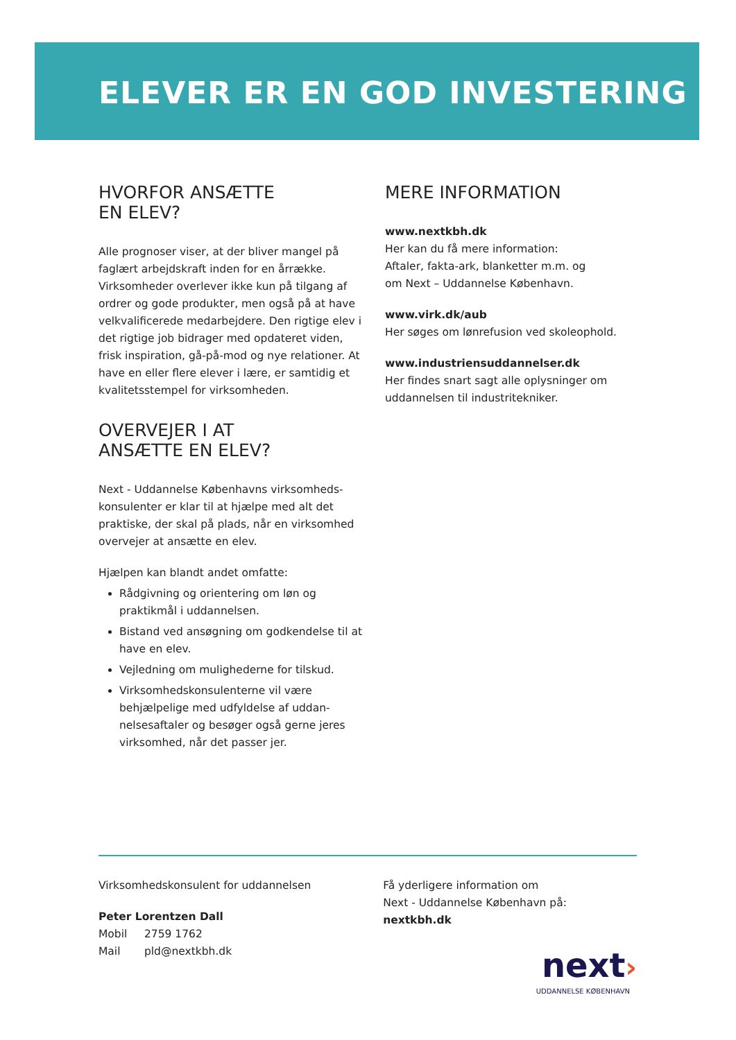ELEVER ER EN GOD INVESTERING
HVORFOR ANSÆTTE
EN ELEV?
Alle prognoser viser, at der bliver mangel på faglært arbejdskraft inden for en årrække. Virksomheder overlever ikke kun på tilgang af ordrer og gode produkter, men også på at have velkvalificerede medarbejdere. Den rigtige elev i det rigtige job bidrager med opdateret viden, frisk inspiration, gå-på-mod og nye relationer. At have en eller flere elever i lære, er samtidig et kvalitetsstempel for virksomheden.
OVERVEJER I AT
ANSÆTTE EN ELEV?
Next - Uddannelse Københavns virksomheds-konsulenter er klar til at hjælpe med alt det praktiske, der skal på plads, når en virksomhed overvejer at ansætte en elev.
Hjælpen kan blandt andet omfatte:
Rådgivning og orientering om løn og praktikmål i uddannelsen.
Bistand ved ansøgning om godkendelse til at have en elev.
Vejledning om mulighederne for tilskud.
Virksomhedskonsulenterne vil være behjælpelige med udfyldelse af uddan-nelsesaftaler og besøger også gerne jeres virksomhed, når det passer jer.
MERE INFORMATION
www.nextkbh.dk
Her kan du få mere information:
Aftaler, fakta-ark, blanketter m.m. og
om Next – Uddannelse København.
www.virk.dk/aub
Her søges om lønrefusion ved skoleophold.
www.industriensuddannelser.dk
Her findes snart sagt alle oplysninger om uddannelsen til industritekniker.
Virksomhedskonsulent for uddannelsen
Peter Lorentzen Dall
Mobil 2759 1762
Mail pld@nextkbh.dk
Få yderligere information om
Next - Uddannelse København på: nextkbh.dk
next›
UDDANNELSE KØBENHAVN